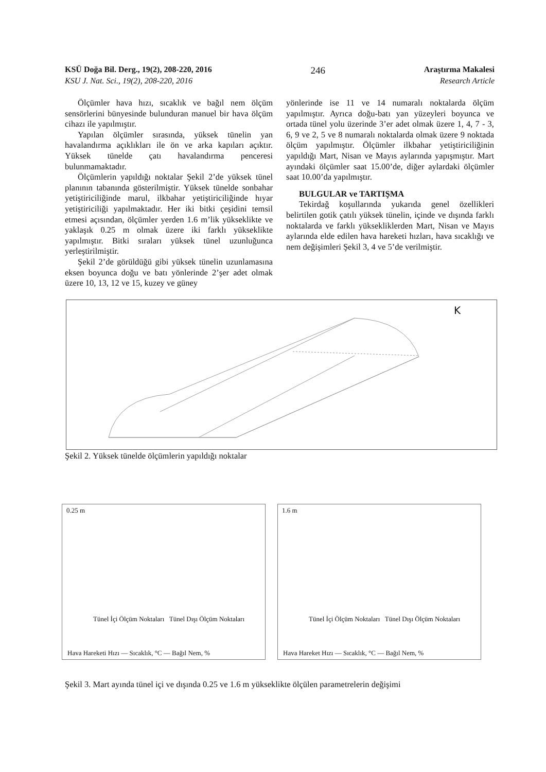KSÜ Doğa Bil. Derg., 19(2), 208-220, 2016 246 Araştırma Makalesi
KSU J. Nat. Sci., 19(2), 208-220, 2016 Research Article
Ölçümler hava hızı, sıcaklık ve bağıl nem ölçüm sensörlerini bünyesinde bulunduran manuel bir hava ölçüm cihazı ile yapılmıştır.
Yapılan ölçümler sırasında, yüksek tünelin yan havalandırma açıklıkları ile ön ve arka kapıları açıktır. Yüksek tünelde çatı havalandırma penceresi bulunmamaktadır.
Ölçümlerin yapıldığı noktalar Şekil 2’de yüksek tünel planının tabanında gösterilmiştir. Yüksek tünelde sonbahar yetiştiriciliğinde marul, ilkbahar yetiştiriciliğinde hıyar yetiştiriciliği yapılmaktadır. Her iki bitki çeşidini temsil etmesi açısından, ölçümler yerden 1.6 m’lik yükseklikte ve yaklaşık 0.25 m olmak üzere iki farklı yükseklikte yapılmıştır. Bitki sıraları yüksek tünel uzunluğunca yerleştirilmiştir.
Şekil 2’de görüldüğü gibi yüksek tünelin uzunlamasına eksen boyunca doğu ve batı yönlerinde 2’şer adet olmak üzere 10, 13, 12 ve 15, kuzey ve güney
yönlerinde ise 11 ve 14 numaralı noktalarda ölçüm yapılmıştır. Ayrıca doğu-batı yan yüzeyleri boyunca ve ortada tünel yolu üzerinde 3’er adet olmak üzere 1, 4, 7 - 3, 6, 9 ve 2, 5 ve 8 numaralı noktalarda olmak üzere 9 noktada ölçüm yapılmıştır. Ölçümler ilkbahar yetiştiriciliğinin yapıldığı Mart, Nisan ve Mayıs aylarında yapışmıştır. Mart ayındaki ölçümler saat 15.00’de, diğer aylardaki ölçümler saat 10.00’da yapılmıştır.
BULGULAR ve TARTIŞMA
Tekirdağ koşullarında yukarıda genel özellikleri belirtilen gotik çatılı yüksek tünelin, içinde ve dışında farklı noktalarda ve farklı yüksekliklerden Mart, Nisan ve Mayıs aylarında elde edilen hava hareketi hızları, hava sıcaklığı ve nem değişimleri Şekil 3, 4 ve 5’de verilmiştir.
K
Şekil 2. Yüksek tünelde ölçümlerin yapıldığı noktalar
0.25 m
Tünel İçi Ölçüm Noktaları Tünel Dışı Ölçüm Noktaları
Hava Hareketi Hızı — Sıcaklık, °C — Bağıl Nem, %
1.6 m
Tünel İçi Ölçüm Noktaları Tünel Dışı Ölçüm Noktaları
Hava Hareket Hızı — Sıcaklık, °C — Bağıl Nem, %
Şekil 3. Mart ayında tünel içi ve dışında 0.25 ve 1.6 m yükseklikte ölçülen parametrelerin değişimi